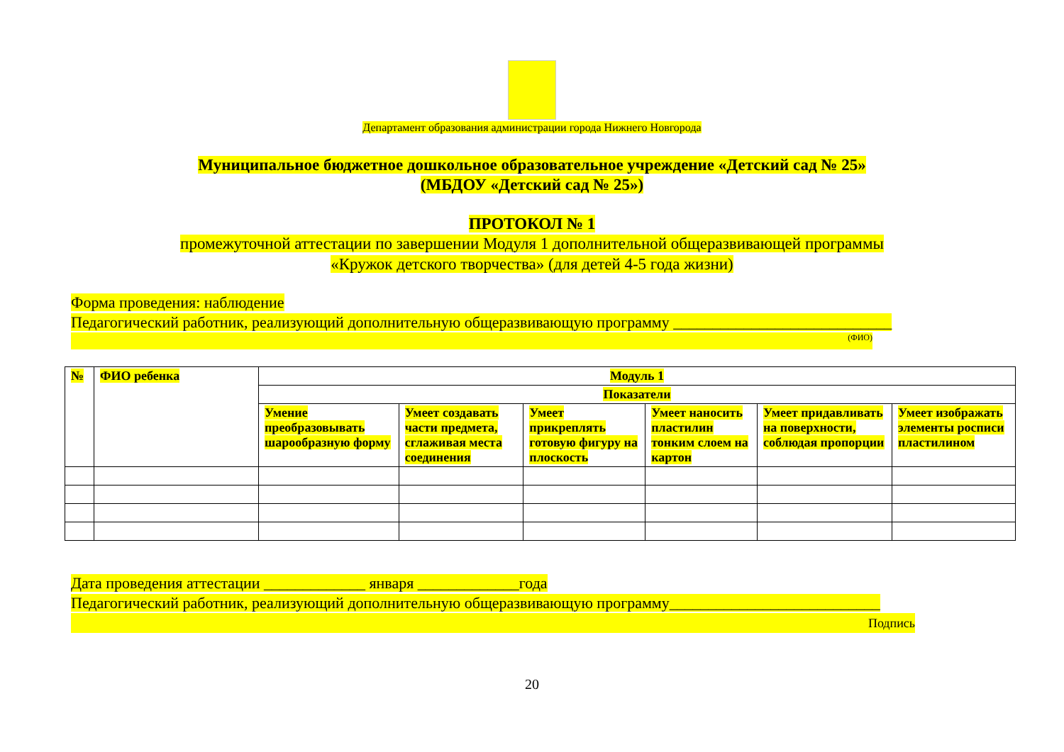Департамент образования администрации города Нижнего Новгорода
Муниципальное бюджетное дошкольное образовательное учреждение «Детский сад № 25»
(МБДОУ «Детский сад № 25»)
ПРОТОКОЛ № 1
промежуточной аттестации по завершении Модуля 1 дополнительной общеразвивающей программы
«Кружок детского творчества» (для детей 4-5 года жизни)
Форма проведения: наблюдение
Педагогический работник, реализующий дополнительную общеразвивающую программу ____________________________
(ФИО)
| № | ФИО ребенка | Модуль 1 | | | | | |
| --- | --- | --- | --- | --- | --- | --- | --- |
| | | Показатели | | | | | |
| | | Умение преобразовывать шарообразную форму | Умеет создавать части предмета, сглаживая места соединения | Умеет прикреплять готовую фигуру на плоскость | Умеет наносить пластилин тонким слоем на картон | Умеет придавливать на поверхности, соблюдая пропорции | Умеет изображать элементы росписи пластилином |
Дата проведения аттестации _____________ января _____________года
Педагогический работник, реализующий дополнительную общеразвивающую программу___________________________
Подпись
20